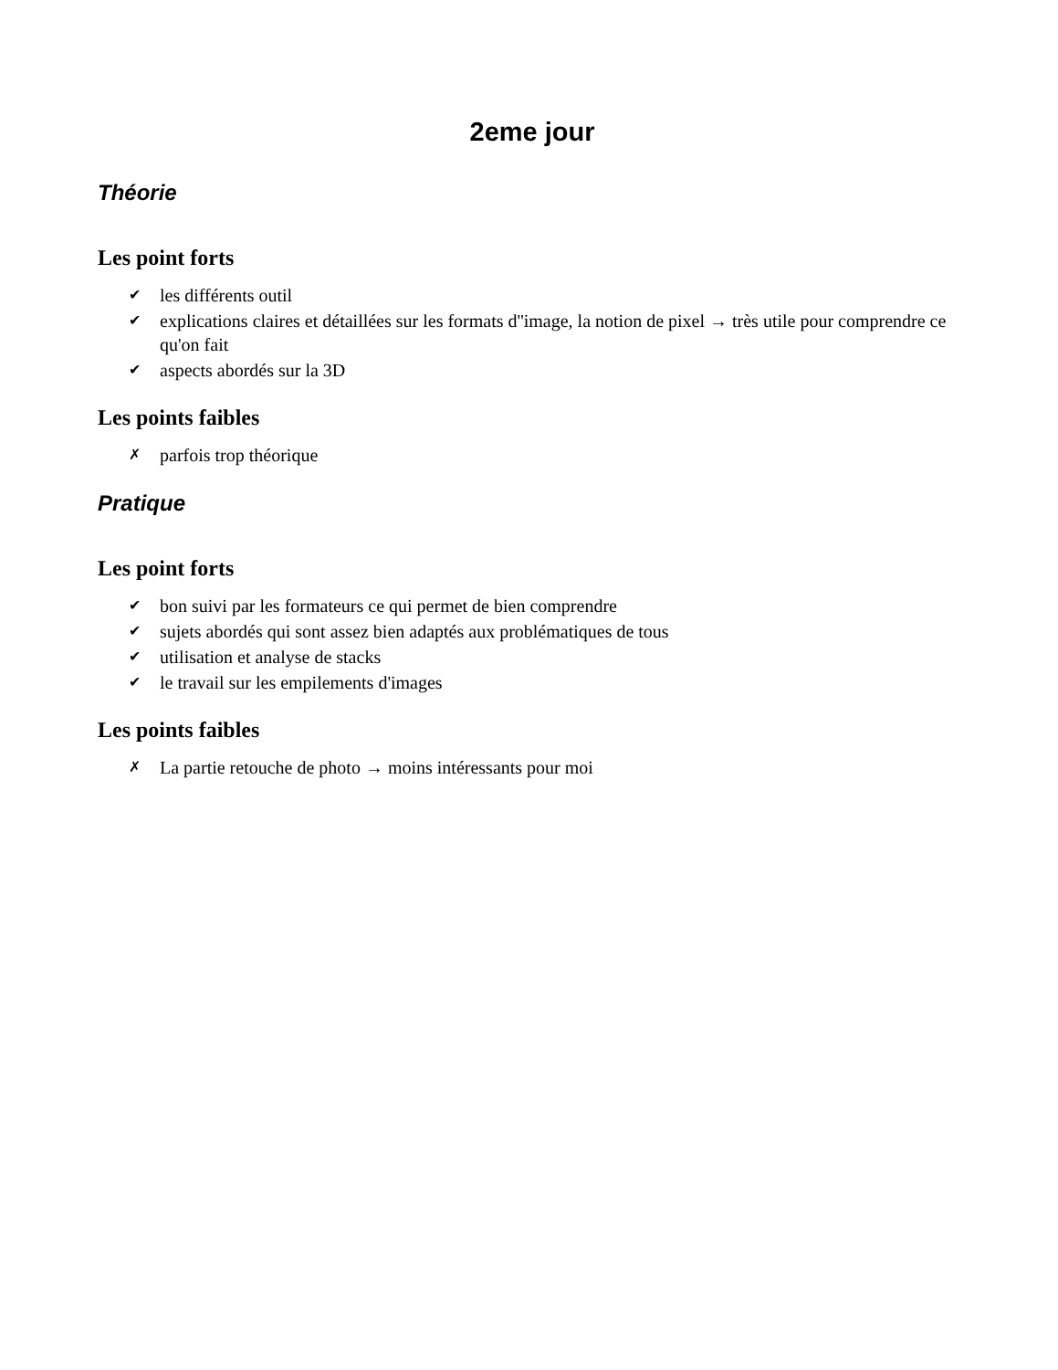2eme jour
Théorie
Les point forts
✔ les différents outil
✔ explications claires et détaillées sur les formats d''image, la notion de pixel → très utile pour comprendre ce qu'on fait
✔ aspects abordés sur la 3D
Les points faibles
✗ parfois trop théorique
Pratique
Les point forts
✔ bon suivi par les formateurs ce qui permet de bien comprendre
✔ sujets abordés qui sont assez bien adaptés aux problématiques de tous
✔ utilisation et analyse de stacks
✔ le travail sur les empilements d'images
Les points faibles
✗ La partie retouche de photo → moins intéressants pour moi